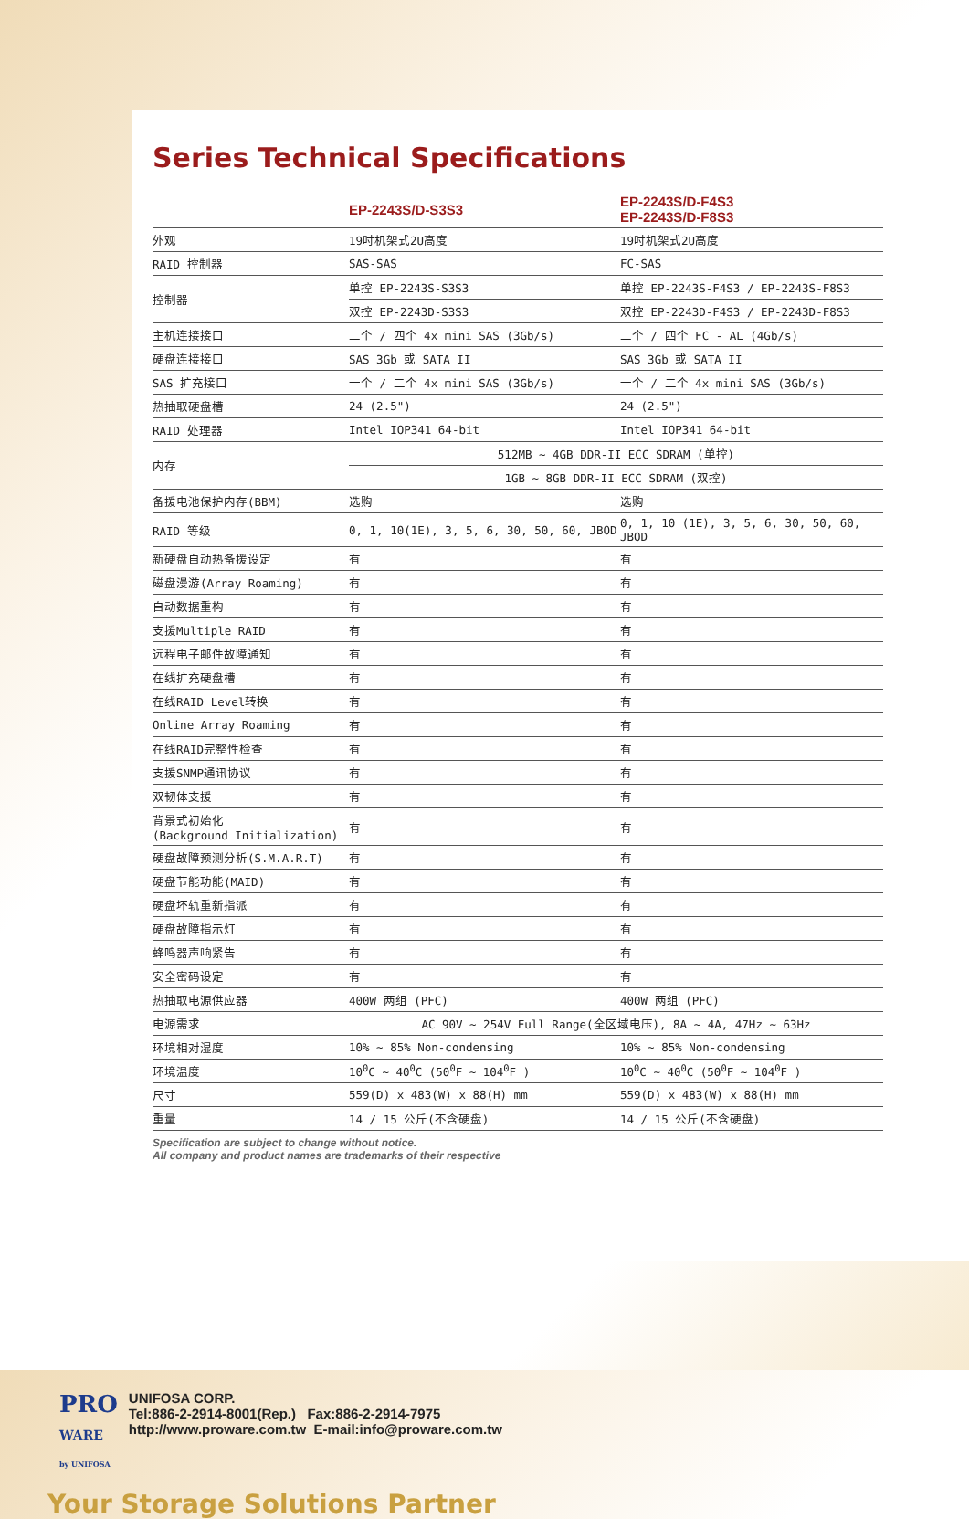Series Technical Specifications
| | EP-2243S/D-S3S3 | EP-2243S/D-F4S3 EP-2243S/D-F8S3 |
| --- | --- | --- |
| 外观 | 19吋机架式2U高度 | 19吋机架式2U高度 |
| RAID 控制器 | SAS-SAS | FC-SAS |
| 控制器 | 单控 EP-2243S-S3S3 | 单控 EP-2243S-F4S3 / EP-2243S-F8S3 |
| | 双控 EP-2243D-S3S3 | 双控 EP-2243D-F4S3 / EP-2243D-F8S3 |
| 主机连接接口 | 二个 / 四个 4x mini SAS (3Gb/s) | 二个 / 四个 FC - AL (4Gb/s) |
| 硬盘连接接口 | SAS 3Gb 或 SATA II | SAS 3Gb 或 SATA II |
| SAS 扩充接口 | 一个 / 二个 4x mini SAS (3Gb/s) | 一个 / 二个 4x mini SAS (3Gb/s) |
| 热抽取硬盘槽 | 24 (2.5") | 24 (2.5") |
| RAID 处理器 | Intel IOP341 64-bit | Intel IOP341 64-bit |
| 内存 | 512MB ~ 4GB DDR-II ECC SDRAM (单控) | |
| | 1GB ~ 8GB DDR-II ECC SDRAM (双控) | |
| 备援电池保护内存(BBM) | 选购 | 选购 |
| RAID 等级 | 0, 1, 10(1E), 3, 5, 6, 30, 50, 60, JBOD | 0, 1, 10 (1E), 3, 5, 6, 30, 50, 60, JBOD |
| 新硬盘自动热备援设定 | 有 | 有 |
| 磁盘漫游(Array Roaming) | 有 | 有 |
| 自动数据重构 | 有 | 有 |
| 支援Multiple RAID | 有 | 有 |
| 远程电子邮件故障通知 | 有 | 有 |
| 在线扩充硬盘槽 | 有 | 有 |
| 在线RAID Level转换 | 有 | 有 |
| Online Array Roaming | 有 | 有 |
| 在线RAID完整性检查 | 有 | 有 |
| 支援SNMP通讯协议 | 有 | 有 |
| 双韧体支援 | 有 | 有 |
| 背景式初始化 (Background Initialization) | 有 | 有 |
| 硬盘故障预测分析(S.M.A.R.T) | 有 | 有 |
| 硬盘节能功能(MAID) | 有 | 有 |
| 硬盘坏轨重新指派 | 有 | 有 |
| 硬盘故障指示灯 | 有 | 有 |
| 蜂鸣器声响紧告 | 有 | 有 |
| 安全密码设定 | 有 | 有 |
| 热抽取电源供应器 | 400W 两组 (PFC) | 400W 两组 (PFC) |
| 电源需求 | AC 90V ~ 254V Full Range(全区域电压), 8A ~ 4A, 47Hz ~ 63Hz | |
| 环境相对湿度 | 10% ~ 85% Non-condensing | 10% ~ 85% Non-condensing |
| 环境温度 | 10<sup>0</sup>C ~ 40<sup>0</sup>C (50<sup>0</sup>F ~ 104<sup>0</sup>F ) | 10<sup>0</sup>C ~ 40<sup>0</sup>C (50<sup>0</sup>F ~ 104<sup>0</sup>F ) |
| 尺寸 | 559(D) x 483(W) x 88(H) mm | 559(D) x 483(W) x 88(H) mm |
| 重量 | 14 / 15 公斤(不含硬盘) | 14 / 15 公斤(不含硬盘) |
Specification are subject to change without notice.
All company and product names are trademarks of their respective
PRO
WARE
by UNIFOSA
UNIFOSA CORP.
Tel:886-2-2914-8001(Rep.) Fax:886-2-2914-7975
http://www.proware.com.tw E-mail:info@proware.com.tw
Your Storage Solutions Partner